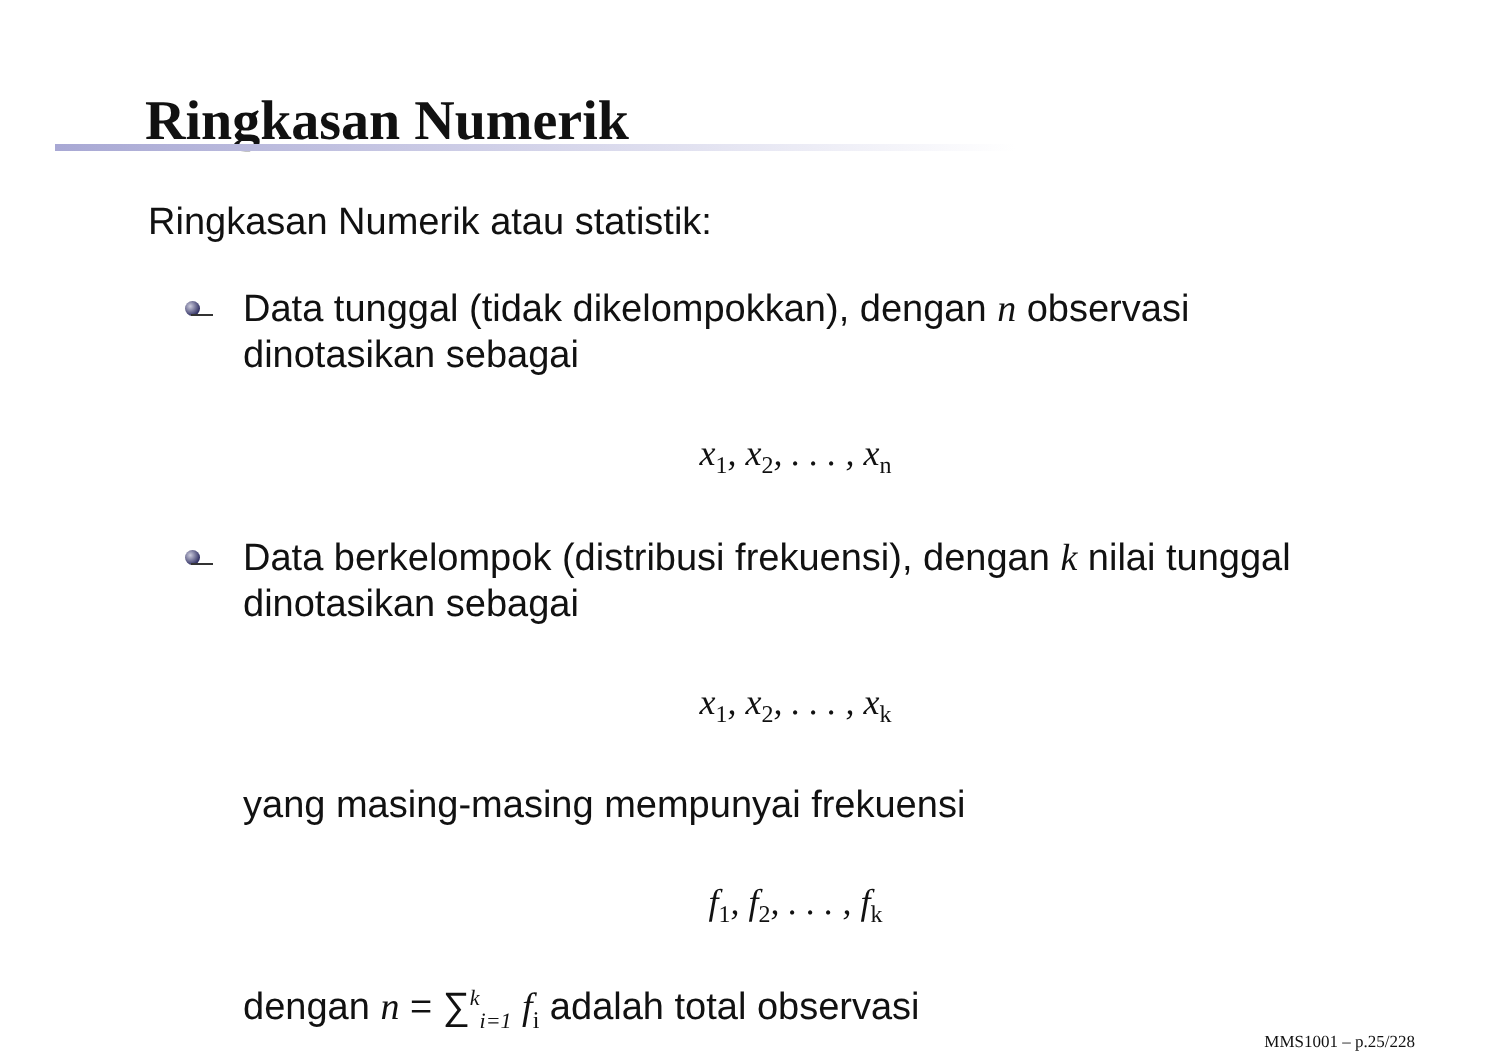Ringkasan Numerik
Ringkasan Numerik atau statistik:
Data tunggal (tidak dikelompokkan), dengan n observasi dinotasikan sebagai
x<sub>1</sub>, x<sub>2</sub>, . . . , x<sub>n</sub>
Data berkelompok (distribusi frekuensi), dengan k nilai tunggal dinotasikan sebagai
x<sub>1</sub>, x<sub>2</sub>, . . . , x<sub>k</sub>
yang masing-masing mempunyai frekuensi
f<sub>1</sub>, f<sub>2</sub>, . . . , f<sub>k</sub>
dengan n = ∑<sup>k</sup><sub>i=1</sub> f<sub>i</sub> adalah total observasi
MMS1001 – p.25/228